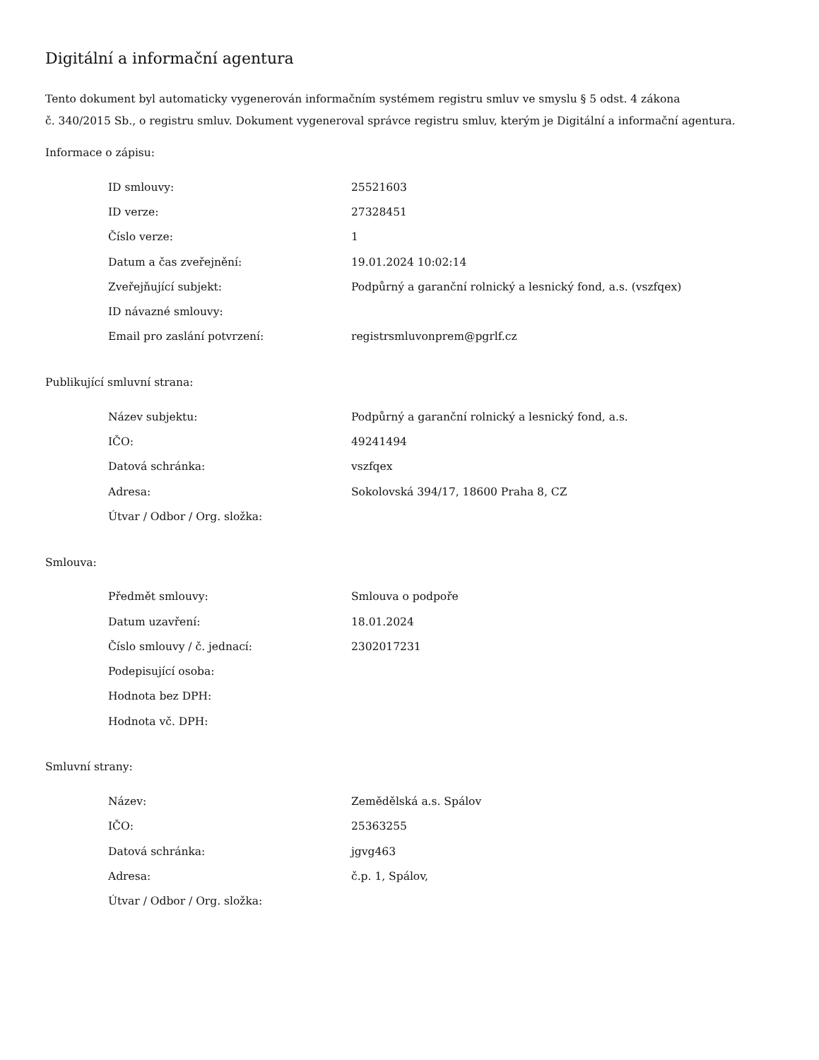Digitální a informační agentura
Tento dokument byl automaticky vygenerován informačním systémem registru smluv ve smyslu § 5 odst. 4 zákona
č. 340/2015 Sb., o registru smluv. Dokument vygeneroval správce registru smluv, kterým je Digitální a informační agentura.
Informace o zápisu:
| ID smlouvy: | 25521603 |
| ID verze: | 27328451 |
| Číslo verze: | 1 |
| Datum a čas zveřejnění: | 19.01.2024 10:02:14 |
| Zveřejňující subjekt: | Podpůrný a garanční rolnický a lesnický fond, a.s. (vszfqex) |
| ID návazné smlouvy: | |
| Email pro zaslání potvrzení: | registrsmluvonprem@pgrlf.cz |
Publikující smluvní strana:
| Název subjektu: | Podpůrný a garanční rolnický a lesnický fond, a.s. |
| IČO: | 49241494 |
| Datová schránka: | vszfqex |
| Adresa: | Sokolovská 394/17, 18600 Praha 8, CZ |
| Útvar / Odbor / Org. složka: | |
Smlouva:
| Předmět smlouvy: | Smlouva o podpoře |
| Datum uzavření: | 18.01.2024 |
| Číslo smlouvy / č. jednací: | 2302017231 |
| Podepisující osoba: | |
| Hodnota bez DPH: | |
| Hodnota vč. DPH: | |
Smluvní strany:
| Název: | Zemědělská a.s. Spálov |
| IČO: | 25363255 |
| Datová schránka: | jgvg463 |
| Adresa: | č.p. 1, Spálov, |
| Útvar / Odbor / Org. složka: | |